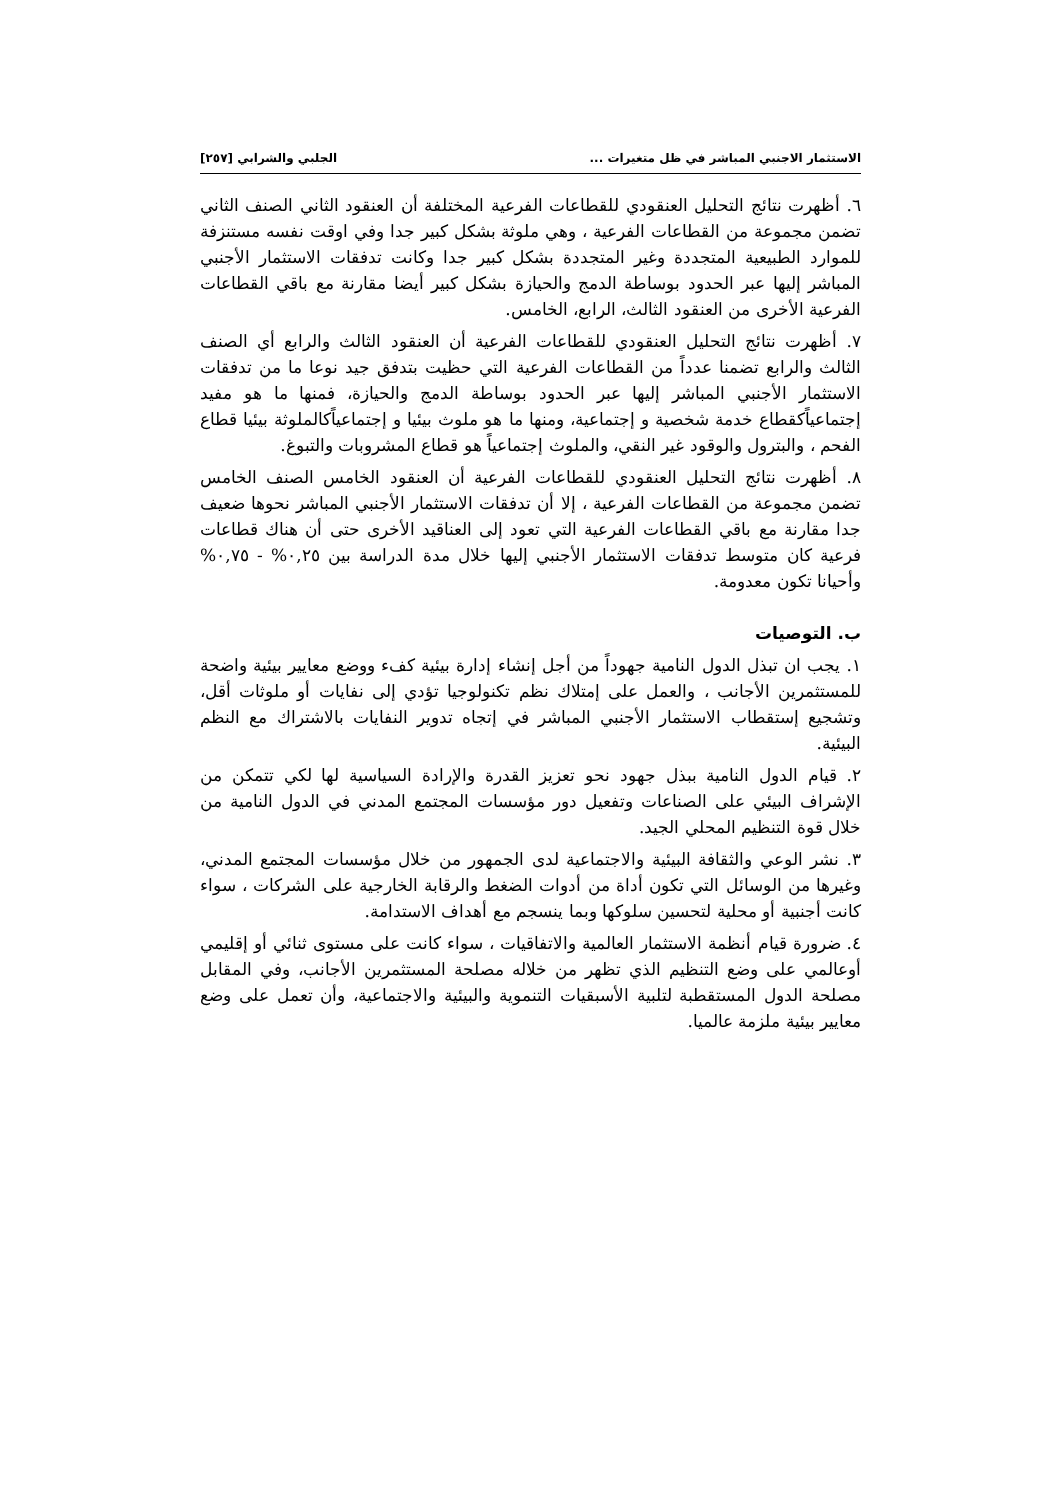الاستثمار الاجنبي المباشر في ظل متغيرات ... الجلبي والشرابي [٢٥٧]
٦. أظهرت نتائج التحليل العنقودي للقطاعات الفرعية المختلفة أن العنقود الثاني الصنف الثاني تضمن مجموعة من القطاعات الفرعية ، وهي ملوثة بشكل كبير جدا وفي اوقت نفسه مستنزفة للموارد الطبيعية المتجددة وغير المتجددة بشكل كبير جدا وكانت تدفقات الاستثمار الأجنبي المباشر إليها عبر الحدود بوساطة الدمج والحيازة بشكل كبير أيضا مقارنة مع باقي القطاعات الفرعية الأخرى من العنقود الثالث، الرابع، الخامس.
٧. أظهرت نتائج التحليل العنقودي للقطاعات الفرعية أن العنقود الثالث والرابع أي الصنف الثالث والرابع تضمنا عدداً من القطاعات الفرعية التي حظيت بتدفق جيد نوعا ما من تدفقات الاستثمار الأجنبي المباشر إليها عبر الحدود بوساطة الدمج والحيازة، فمنها ما هو مفيد إجتماعياًكقطاع خدمة شخصية و إجتماعية، ومنها ما هو ملوث بيئيا و إجتماعياًكالملوثة بيئيا قطاع الفحم ، والبترول والوقود غير النقي، والملوث إجتماعياً هو قطاع المشروبات والتبوغ.
٨. أظهرت نتائج التحليل العنقودي للقطاعات الفرعية أن العنقود الخامس الصنف الخامس تضمن مجموعة من القطاعات الفرعية ، إلا أن تدفقات الاستثمار الأجنبي المباشر نحوها ضعيف جدا مقارنة مع باقي القطاعات الفرعية التي تعود إلى العناقيد الأخرى حتى أن هناك قطاعات فرعية كان متوسط تدفقات الاستثمار الأجنبي إليها خلال مدة الدراسة بين ٠,٢٥% - ٠,٧٥% وأحيانا تكون معدومة.
ب. التوصيات
١. يجب ان تبذل الدول النامية جهوداً من أجل إنشاء إدارة بيئية كفء ووضع معايير بيئية واضحة للمستثمرين الأجانب ، والعمل على إمتلاك نظم تكنولوجيا تؤدي إلى نفايات أو ملوثات أقل، وتشجيع إستقطاب الاستثمار الأجنبي المباشر في إتجاه تدوير النفايات بالاشتراك مع النظم البيئية.
٢. قيام الدول النامية ببذل جهود نحو تعزيز القدرة والإرادة السياسية لها لكي تتمكن من الإشراف البيئي على الصناعات وتفعيل دور مؤسسات المجتمع المدني في الدول النامية من خلال قوة التنظيم المحلي الجيد.
٣. نشر الوعي والثقافة البيئية والاجتماعية لدى الجمهور من خلال مؤسسات المجتمع المدني، وغيرها من الوسائل التي تكون أداة من أدوات الضغط والرقابة الخارجية على الشركات ، سواء كانت أجنبية أو محلية لتحسين سلوكها وبما ينسجم مع أهداف الاستدامة.
٤. ضرورة قيام أنظمة الاستثمار العالمية والاتفاقيات ، سواء كانت على مستوى ثنائي أو إقليمي أوعالمي على وضع التنظيم الذي تظهر من خلاله مصلحة المستثمرين الأجانب، وفي المقابل مصلحة الدول المستقطبة لتلبية الأسبقيات التنموية والبيئية والاجتماعية، وأن تعمل على وضع معايير بيئية ملزمة عالميا.